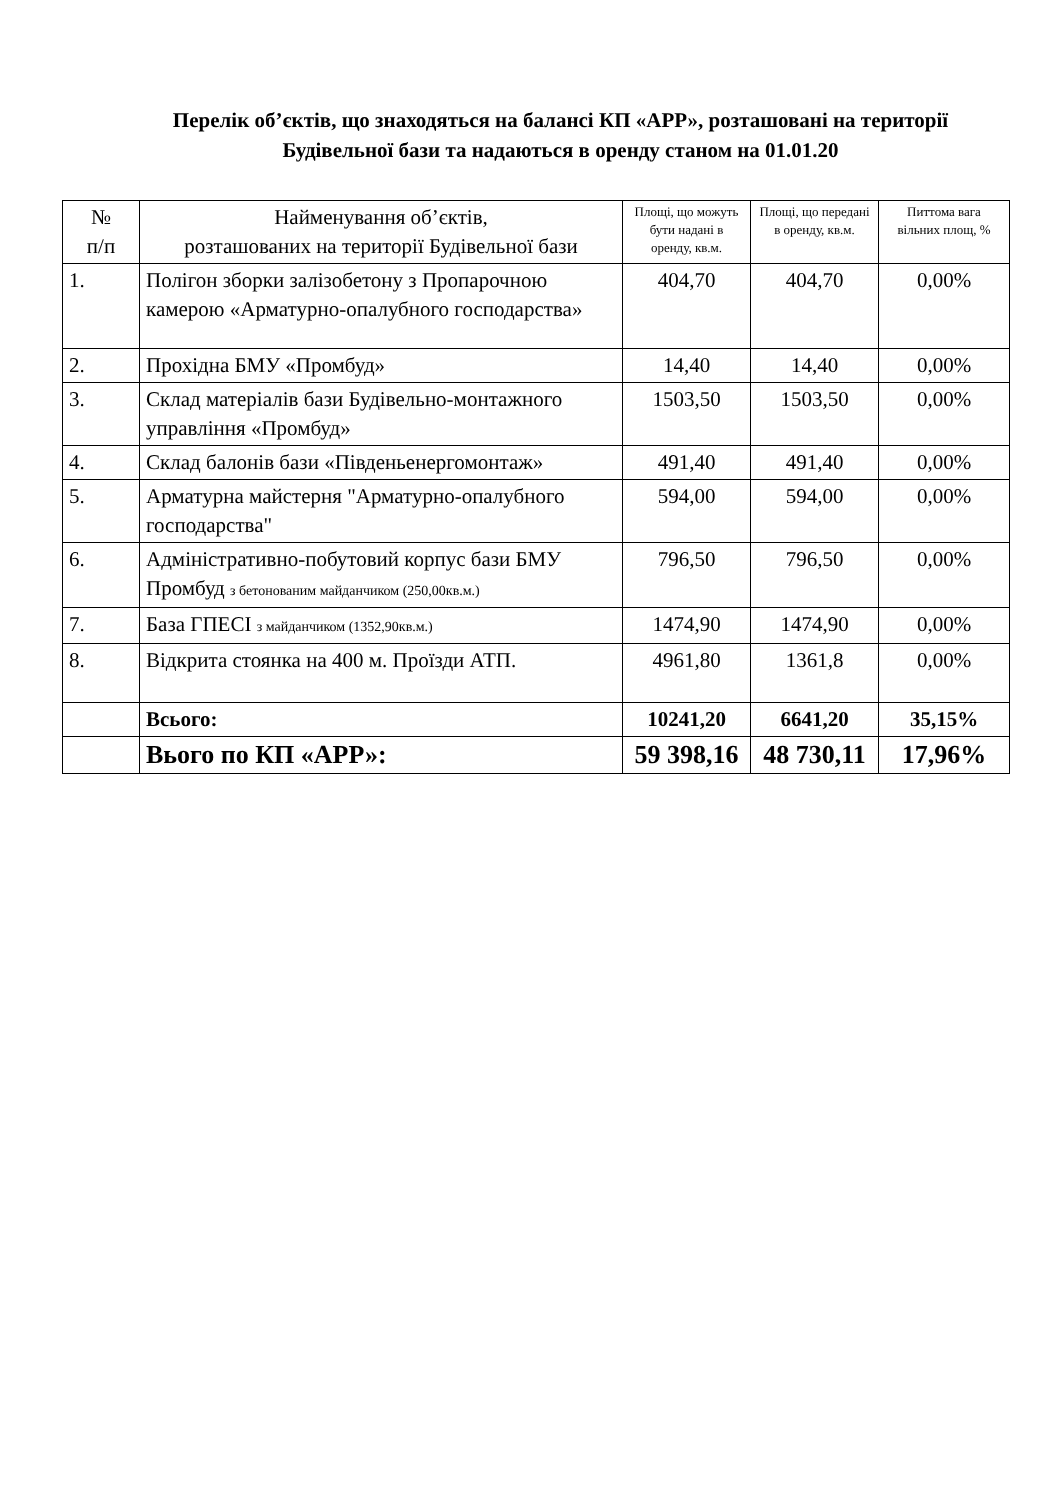Перелік об’єктів, що знаходяться на балансі КП «АРР», розташовані на території Будівельної бази та надаються в оренду станом на 01.01.20
| № п/п | Найменування об’єктів, розташованих на території Будівельної бази | Площі, що можуть бути надані в оренду, кв.м. | Площі, що передані в оренду, кв.м. | Питтома вага вільних площ, % |
| --- | --- | --- | --- | --- |
| 1. | Полігон зборки залізобетону з Пропарочною камерою «Арматурно-опалубного господарства» | 404,70 | 404,70 | 0,00% |
| 2. | Прохідна БМУ «Промбуд» | 14,40 | 14,40 | 0,00% |
| 3. | Склад матеріалів бази Будівельно-монтажного управління «Промбуд» | 1503,50 | 1503,50 | 0,00% |
| 4. | Склад балонів бази «Південьенергомонтаж» | 491,40 | 491,40 | 0,00% |
| 5. | Арматурна майстерня "Арматурно-опалубного господарства" | 594,00 | 594,00 | 0,00% |
| 6. | Адміністративно-побутовий корпус бази БМУ Промбуд з бетонованим майданчиком (250,00кв.м.) | 796,50 | 796,50 | 0,00% |
| 7. | База ГПЕСІ з майданчиком (1352,90кв.м.) | 1474,90 | 1474,90 | 0,00% |
| 8. | Відкрита стоянка на 400 м. Проїзди АТП. | 4961,80 | 1361,8 | 0,00% |
| | Всього: | 10241,20 | 6641,20 | 35,15% |
| | Вього по КП «АРР»: | 59 398,16 | 48 730,11 | 17,96% |